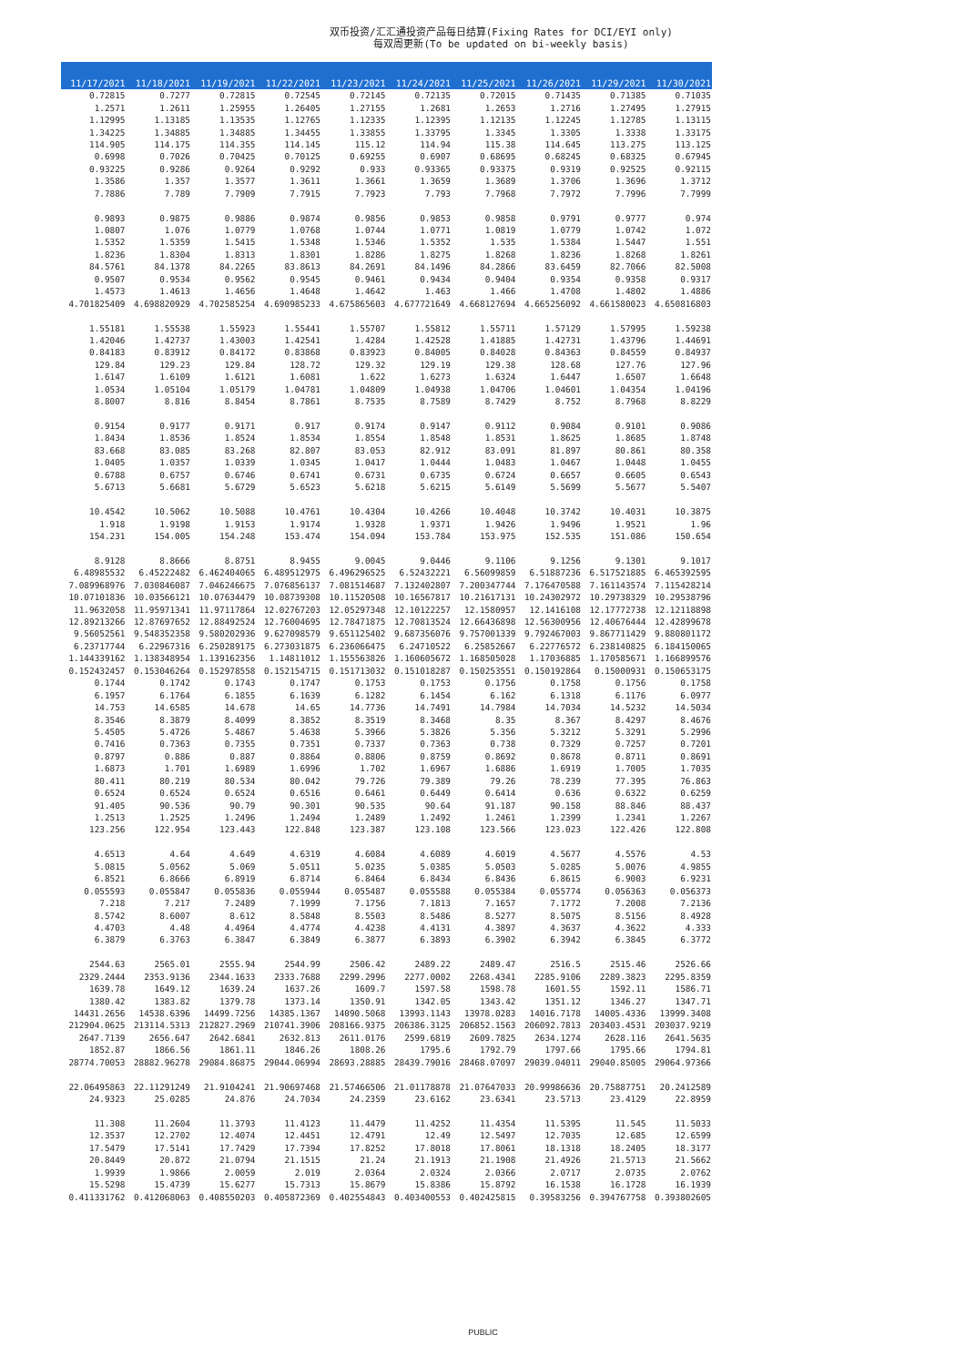双币投资/汇汇通投资产品每日结算(Fixing Rates for DCI/EYI only)
每双周更新(To be updated on bi-weekly basis)
| 11/17/2021 | 11/18/2021 | 11/19/2021 | 11/22/2021 | 11/23/2021 | 11/24/2021 | 11/25/2021 | 11/26/2021 | 11/29/2021 | 11/30/2021 |
| --- | --- | --- | --- | --- | --- | --- | --- | --- | --- |
| 0.72815 | 0.7277 | 0.72815 | 0.72545 | 0.72145 | 0.72135 | 0.72015 | 0.71435 | 0.71385 | 0.71035 |
| 1.2571 | 1.2611 | 1.25955 | 1.26405 | 1.27155 | 1.2681 | 1.2653 | 1.2716 | 1.27495 | 1.27915 |
| 1.12995 | 1.13185 | 1.13535 | 1.12765 | 1.12335 | 1.12395 | 1.12135 | 1.12245 | 1.12785 | 1.13115 |
| 1.34225 | 1.34885 | 1.34885 | 1.34455 | 1.33855 | 1.33795 | 1.3345 | 1.3305 | 1.3338 | 1.33175 |
| 114.905 | 114.175 | 114.355 | 114.145 | 115.12 | 114.94 | 115.38 | 114.645 | 113.275 | 113.125 |
| 0.6998 | 0.7026 | 0.70425 | 0.70125 | 0.69255 | 0.6907 | 0.68695 | 0.68245 | 0.68325 | 0.67945 |
| 0.93225 | 0.9286 | 0.9264 | 0.9292 | 0.933 | 0.93365 | 0.93375 | 0.9319 | 0.92525 | 0.92115 |
| 1.3586 | 1.357 | 1.3577 | 1.3611 | 1.3661 | 1.3659 | 1.3689 | 1.3706 | 1.3696 | 1.3712 |
| 7.7886 | 7.789 | 7.7909 | 7.7915 | 7.7923 | 7.793 | 7.7968 | 7.7972 | 7.7996 | 7.7999 |
| 0.9893 | 0.9875 | 0.9886 | 0.9874 | 0.9856 | 0.9853 | 0.9858 | 0.9791 | 0.9777 | 0.974 |
| 1.0807 | 1.076 | 1.0779 | 1.0768 | 1.0744 | 1.0771 | 1.0819 | 1.0779 | 1.0742 | 1.072 |
| 1.5352 | 1.5359 | 1.5415 | 1.5348 | 1.5346 | 1.5352 | 1.535 | 1.5384 | 1.5447 | 1.551 |
| 1.8236 | 1.8304 | 1.8313 | 1.8301 | 1.8286 | 1.8275 | 1.8268 | 1.8236 | 1.8268 | 1.8261 |
| 84.5761 | 84.1378 | 84.2265 | 83.8613 | 84.2691 | 84.1496 | 84.2866 | 83.6459 | 82.7066 | 82.5008 |
| 0.9507 | 0.9534 | 0.9562 | 0.9545 | 0.9461 | 0.9434 | 0.9404 | 0.9354 | 0.9358 | 0.9317 |
| 1.4573 | 1.4613 | 1.4656 | 1.4648 | 1.4642 | 1.463 | 1.466 | 1.4708 | 1.4802 | 1.4886 |
| 4.701825409 | 4.698820929 | 4.702585254 | 4.690985233 | 4.675865603 | 4.677721649 | 4.668127694 | 4.665256092 | 4.661580023 | 4.650816803 |
| 1.55181 | 1.55538 | 1.55923 | 1.55441 | 1.55707 | 1.55812 | 1.55711 | 1.57129 | 1.57995 | 1.59238 |
| 1.42046 | 1.42737 | 1.43003 | 1.42541 | 1.4284 | 1.42528 | 1.41885 | 1.42731 | 1.43796 | 1.44691 |
| 0.84183 | 0.83912 | 0.84172 | 0.83868 | 0.83923 | 0.84005 | 0.84028 | 0.84363 | 0.84559 | 0.84937 |
| 129.84 | 129.23 | 129.84 | 128.72 | 129.32 | 129.19 | 129.38 | 128.68 | 127.76 | 127.96 |
| 1.6147 | 1.6109 | 1.6121 | 1.6081 | 1.622 | 1.6273 | 1.6324 | 1.6447 | 1.6507 | 1.6648 |
| 1.0534 | 1.05104 | 1.05179 | 1.04781 | 1.04809 | 1.04938 | 1.04706 | 1.04601 | 1.04354 | 1.04196 |
| 8.8007 | 8.816 | 8.8454 | 8.7861 | 8.7535 | 8.7589 | 8.7429 | 8.752 | 8.7968 | 8.8229 |
| 0.9154 | 0.9177 | 0.9171 | 0.917 | 0.9174 | 0.9147 | 0.9112 | 0.9084 | 0.9101 | 0.9086 |
| 1.8434 | 1.8536 | 1.8524 | 1.8534 | 1.8554 | 1.8548 | 1.8531 | 1.8625 | 1.8685 | 1.8748 |
| 83.668 | 83.085 | 83.268 | 82.807 | 83.053 | 82.912 | 83.091 | 81.897 | 80.861 | 80.358 |
| 1.0405 | 1.0357 | 1.0339 | 1.0345 | 1.0417 | 1.0444 | 1.0483 | 1.0467 | 1.0448 | 1.0455 |
| 0.6788 | 0.6757 | 0.6746 | 0.6741 | 0.6731 | 0.6735 | 0.6724 | 0.6657 | 0.6605 | 0.6543 |
| 5.6713 | 5.6681 | 5.6729 | 5.6523 | 5.6218 | 5.6215 | 5.6149 | 5.5699 | 5.5677 | 5.5407 |
| 10.4542 | 10.5062 | 10.5088 | 10.4761 | 10.4304 | 10.4266 | 10.4048 | 10.3742 | 10.4031 | 10.3875 |
| 1.918 | 1.9198 | 1.9153 | 1.9174 | 1.9328 | 1.9371 | 1.9426 | 1.9496 | 1.9521 | 1.96 |
| 154.231 | 154.005 | 154.248 | 153.474 | 154.094 | 153.784 | 153.975 | 152.535 | 151.086 | 150.654 |
| 8.9128 | 8.8666 | 8.8751 | 8.9455 | 9.0045 | 9.0446 | 9.1106 | 9.1256 | 9.1301 | 9.1017 |
| 6.48985532 | 6.45222482 | 6.462404065 | 6.489512975 | 6.496296525 | 6.52432221 | 6.56099859 | 6.51887236 | 6.517521885 | 6.465392595 |
| 7.089968976 | 7.030846087 | 7.046246675 | 7.076856137 | 7.081514687 | 7.132402807 | 7.200347744 | 7.176470588 | 7.161143574 | 7.115428214 |
| 10.07101836 | 10.03566121 | 10.07634479 | 10.08739308 | 10.11520508 | 10.16567817 | 10.21617131 | 10.24302972 | 10.29738329 | 10.29538796 |
| 11.9632058 | 11.95971341 | 11.97117864 | 12.02767203 | 12.05297348 | 12.10122257 | 12.1580957 | 12.1416108 | 12.17772738 | 12.12118898 |
| 12.89213266 | 12.87697652 | 12.88492524 | 12.76004695 | 12.78471875 | 12.70813524 | 12.66436898 | 12.56300956 | 12.40676444 | 12.42899678 |
| 9.56052561 | 9.548352358 | 9.580202936 | 9.627098579 | 9.651125402 | 9.687356076 | 9.757001339 | 9.792467003 | 9.867711429 | 9.880801172 |
| 6.23717744 | 6.22967316 | 6.250289175 | 6.273031875 | 6.236066475 | 6.24710522 | 6.25852667 | 6.22776572 | 6.238140825 | 6.184150065 |
| 1.144339162 | 1.138348954 | 1.139162356 | 1.14811012 | 1.155563826 | 1.160605672 | 1.168505028 | 1.17036885 | 1.170585671 | 1.166899576 |
| 0.152432457 | 0.153046264 | 0.152978558 | 0.152154715 | 0.151713032 | 0.151018287 | 0.150253551 | 0.150192864 | 0.15000931 | 0.150653175 |
| 0.1744 | 0.1742 | 0.1743 | 0.1747 | 0.1753 | 0.1753 | 0.1756 | 0.1758 | 0.1756 | 0.1758 |
| 6.1957 | 6.1764 | 6.1855 | 6.1639 | 6.1282 | 6.1454 | 6.162 | 6.1318 | 6.1176 | 6.0977 |
| 14.753 | 14.6585 | 14.678 | 14.65 | 14.7736 | 14.7491 | 14.7984 | 14.7034 | 14.5232 | 14.5034 |
| 8.3546 | 8.3879 | 8.4099 | 8.3852 | 8.3519 | 8.3468 | 8.35 | 8.367 | 8.4297 | 8.4676 |
| 5.4505 | 5.4726 | 5.4867 | 5.4638 | 5.3966 | 5.3826 | 5.356 | 5.3212 | 5.3291 | 5.2996 |
| 0.7416 | 0.7363 | 0.7355 | 0.7351 | 0.7337 | 0.7363 | 0.738 | 0.7329 | 0.7257 | 0.7201 |
| 0.8797 | 0.886 | 0.887 | 0.8864 | 0.8806 | 0.8759 | 0.8692 | 0.8678 | 0.8711 | 0.8691 |
| 1.6873 | 1.701 | 1.6989 | 1.6996 | 1.702 | 1.6967 | 1.6886 | 1.6919 | 1.7005 | 1.7035 |
| 80.411 | 80.219 | 80.534 | 80.042 | 79.726 | 79.389 | 79.26 | 78.239 | 77.395 | 76.863 |
| 0.6524 | 0.6524 | 0.6524 | 0.6516 | 0.6461 | 0.6449 | 0.6414 | 0.636 | 0.6322 | 0.6259 |
| 91.405 | 90.536 | 90.79 | 90.301 | 90.535 | 90.64 | 91.187 | 90.158 | 88.846 | 88.437 |
| 1.2513 | 1.2525 | 1.2496 | 1.2494 | 1.2489 | 1.2492 | 1.2461 | 1.2399 | 1.2341 | 1.2267 |
| 123.256 | 122.954 | 123.443 | 122.848 | 123.387 | 123.108 | 123.566 | 123.023 | 122.426 | 122.808 |
| 4.6513 | 4.64 | 4.649 | 4.6319 | 4.6084 | 4.6089 | 4.6019 | 4.5677 | 4.5576 | 4.53 |
| 5.0815 | 5.0562 | 5.069 | 5.0511 | 5.0235 | 5.0385 | 5.0503 | 5.0285 | 5.0076 | 4.9855 |
| 6.8521 | 6.8666 | 6.8919 | 6.8714 | 6.8464 | 6.8434 | 6.8436 | 6.8615 | 6.9003 | 6.9231 |
| 0.055593 | 0.055847 | 0.055836 | 0.055944 | 0.055487 | 0.055588 | 0.055384 | 0.055774 | 0.056363 | 0.056373 |
| 7.218 | 7.217 | 7.2489 | 7.1999 | 7.1756 | 7.1813 | 7.1657 | 7.1772 | 7.2008 | 7.2136 |
| 8.5742 | 8.6007 | 8.612 | 8.5848 | 8.5503 | 8.5486 | 8.5277 | 8.5075 | 8.5156 | 8.4928 |
| 4.4703 | 4.48 | 4.4964 | 4.4774 | 4.4238 | 4.4131 | 4.3897 | 4.3637 | 4.3622 | 4.333 |
| 6.3879 | 6.3763 | 6.3847 | 6.3849 | 6.3877 | 6.3893 | 6.3902 | 6.3942 | 6.3845 | 6.3772 |
| 2544.63 | 2565.01 | 2555.94 | 2544.99 | 2506.42 | 2489.22 | 2489.47 | 2516.5 | 2515.46 | 2526.66 |
| 2329.2444 | 2353.9136 | 2344.1633 | 2333.7688 | 2299.2996 | 2277.0002 | 2268.4341 | 2285.9106 | 2289.3823 | 2295.8359 |
| 1639.78 | 1649.12 | 1639.24 | 1637.26 | 1609.7 | 1597.58 | 1598.78 | 1601.55 | 1592.11 | 1586.71 |
| 1380.42 | 1383.82 | 1379.78 | 1373.14 | 1350.91 | 1342.05 | 1343.42 | 1351.12 | 1346.27 | 1347.71 |
| 14431.2656 | 14538.6396 | 14499.7256 | 14385.1367 | 14090.5068 | 13993.1143 | 13978.0283 | 14016.7178 | 14005.4336 | 13999.3408 |
| 212904.0625 | 213114.5313 | 212827.2969 | 210741.3906 | 208166.9375 | 206386.3125 | 206852.1563 | 206092.7813 | 203403.4531 | 203037.9219 |
| 2647.7139 | 2656.647 | 2642.6841 | 2632.813 | 2611.0176 | 2599.6819 | 2609.7825 | 2634.1274 | 2628.116 | 2641.5635 |
| 1852.87 | 1866.56 | 1861.11 | 1846.26 | 1808.26 | 1795.6 | 1792.79 | 1797.66 | 1795.66 | 1794.81 |
| 28774.70053 | 28882.96278 | 29084.86875 | 29044.06994 | 28693.28885 | 28439.79016 | 28468.07097 | 29039.04011 | 29040.85005 | 29064.97366 |
| 22.06495863 | 22.11291249 | 21.9104241 | 21.90697468 | 21.57466506 | 21.01178878 | 21.07647033 | 20.99986636 | 20.75887751 | 20.2412589 |
| 24.9323 | 25.0285 | 24.876 | 24.7034 | 24.2359 | 23.6162 | 23.6341 | 23.5713 | 23.4129 | 22.8959 |
| 11.308 | 11.2604 | 11.3793 | 11.4123 | 11.4479 | 11.4252 | 11.4354 | 11.5395 | 11.545 | 11.5033 |
| 12.3537 | 12.2702 | 12.4074 | 12.4451 | 12.4791 | 12.49 | 12.5497 | 12.7035 | 12.685 | 12.6599 |
| 17.5479 | 17.5141 | 17.7429 | 17.7394 | 17.8252 | 17.8018 | 17.8061 | 18.1318 | 18.2405 | 18.3177 |
| 20.8449 | 20.872 | 21.0794 | 21.1515 | 21.24 | 21.1913 | 21.1908 | 21.4926 | 21.5713 | 21.5662 |
| 1.9939 | 1.9866 | 2.0059 | 2.019 | 2.0364 | 2.0324 | 2.0366 | 2.0717 | 2.0735 | 2.0762 |
| 15.5298 | 15.4739 | 15.6277 | 15.7313 | 15.8679 | 15.8386 | 15.8792 | 16.1538 | 16.1728 | 16.1939 |
| 0.411331762 | 0.412068063 | 0.408550203 | 0.405872369 | 0.402554843 | 0.403400553 | 0.402425815 | 0.39583256 | 0.394767758 | 0.393802605 |
PUBLIC